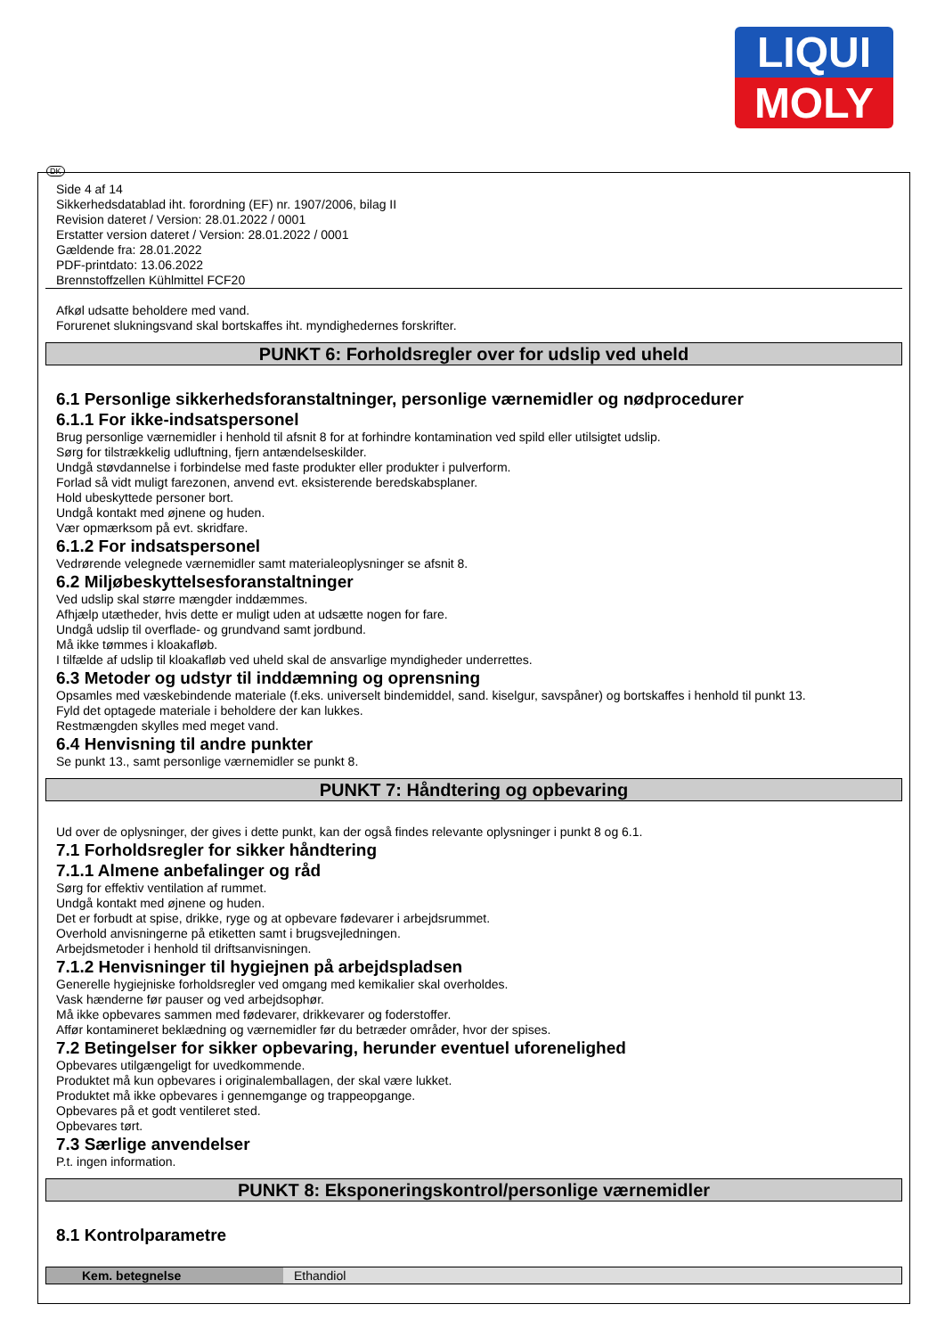LIQUI
MOLY
DK
Side 4 af 14
Sikkerhedsdatablad iht. forordning (EF) nr. 1907/2006, bilag II
Revision dateret / Version: 28.01.2022 / 0001
Erstatter version dateret / Version: 28.01.2022 / 0001
Gældende fra: 28.01.2022
PDF-printdato: 13.06.2022
Brennstoffzellen Kühlmittel FCF20
Afkøl udsatte beholdere med vand.
Forurenet slukningsvand skal bortskaffes iht. myndighedernes forskrifter.
PUNKT 6: Forholdsregler over for udslip ved uheld
6.1 Personlige sikkerhedsforanstaltninger, personlige værnemidler og nødprocedurer
6.1.1 For ikke-indsatspersonel
Brug personlige værnemidler i henhold til afsnit 8 for at forhindre kontamination ved spild eller utilsigtet udslip.
Sørg for tilstrækkelig udluftning, fjern antændelseskilder.
Undgå støvdannelse i forbindelse med faste produkter eller produkter i pulverform.
Forlad så vidt muligt farezonen, anvend evt. eksisterende beredskabsplaner.
Hold ubeskyttede personer bort.
Undgå kontakt med øjnene og huden.
Vær opmærksom på evt. skridfare.
6.1.2 For indsatspersonel
Vedrørende velegnede værnemidler samt materialeoplysninger se afsnit 8.
6.2 Miljøbeskyttelsesforanstaltninger
Ved udslip skal større mængder inddæmmes.
Afhjælp utætheder, hvis dette er muligt uden at udsætte nogen for fare.
Undgå udslip til overflade- og grundvand samt jordbund.
Må ikke tømmes i kloakafløb.
I tilfælde af udslip til kloakafløb ved uheld skal de ansvarlige myndigheder underrettes.
6.3 Metoder og udstyr til inddæmning og oprensning
Opsamles med væskebindende materiale (f.eks. universelt bindemiddel, sand. kiselgur, savspåner) og bortskaffes i henhold til punkt 13.
Fyld det optagede materiale i beholdere der kan lukkes.
Restmængden skylles med meget vand.
6.4 Henvisning til andre punkter
Se punkt 13., samt personlige værnemidler se punkt 8.
PUNKT 7: Håndtering og opbevaring
Ud over de oplysninger, der gives i dette punkt, kan der også findes relevante oplysninger i punkt 8 og 6.1.
7.1 Forholdsregler for sikker håndtering
7.1.1 Almene anbefalinger og råd
Sørg for effektiv ventilation af rummet.
Undgå kontakt med øjnene og huden.
Det er forbudt at spise, drikke, ryge og at opbevare fødevarer i arbejdsrummet.
Overhold anvisningerne på etiketten samt i brugsvejledningen.
Arbejdsmetoder i henhold til driftsanvisningen.
7.1.2 Henvisninger til hygiejnen på arbejdspladsen
Generelle hygiejniske forholdsregler ved omgang med kemikalier skal overholdes.
Vask hænderne før pauser og ved arbejdsophør.
Må ikke opbevares sammen med fødevarer, drikkevarer og foderstoffer.
Affør kontamineret beklædning og værnemidler før du betræder områder, hvor der spises.
7.2 Betingelser for sikker opbevaring, herunder eventuel uforenelighed
Opbevares utilgængeligt for uvedkommende.
Produktet må kun opbevares i originalemballagen, der skal være lukket.
Produktet må ikke opbevares i gennemgange og trappeopgange.
Opbevares på et godt ventileret sted.
Opbevares tørt.
7.3 Særlige anvendelser
P.t. ingen information.
PUNKT 8: Eksponeringskontrol/personlige værnemidler
8.1 Kontrolparametre
| Kem. betegnelse | Ethandiol |